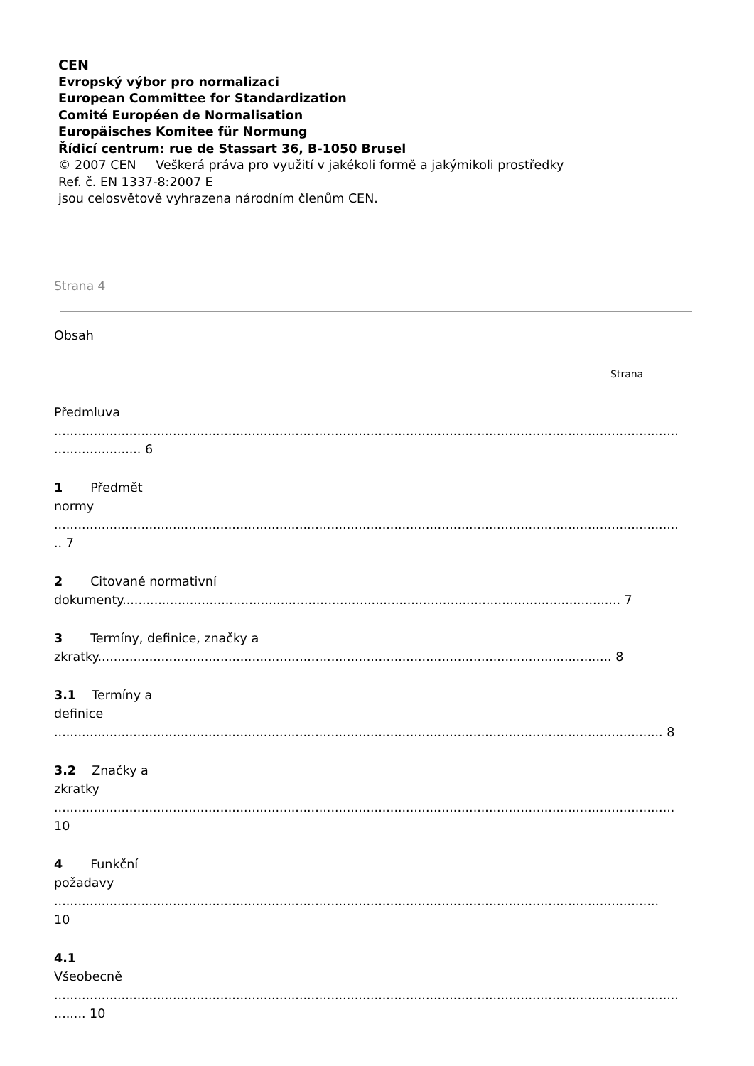CEN
Evropský výbor pro normalizaci
European Committee for Standardization
Comité Européen de Normalisation
Europäisches Komitee für Normung
Řídicí centrum: rue de Stassart 36, B-1050 Brusel
© 2007 CEN Veškerá práva pro využití v jakékoli formě a jakýmikoli prostředky
Ref. č. EN 1337-8:2007 E
jsou celosvětově vyhrazena národním členům CEN.
Strana 4
Obsah
Strana
Předmluva
..............................................................................................................................................................
...................... 6
1 Předmět
normy
..............................................................................................................................................................
.. 7
2 Citované normativní
dokumenty.............................................................................................................................. 7
3 Termíny, definice, značky a
zkratky.................................................................................................................................. 8
3.1 Termíny a
definice
.......................................................................................................................................................... 8
3.2 Značky a
zkratky
.............................................................................................................................................................
10
4 Funkční
požadavy
.........................................................................................................................................................
10
4.1
Všeobecně
..............................................................................................................................................................
........ 10